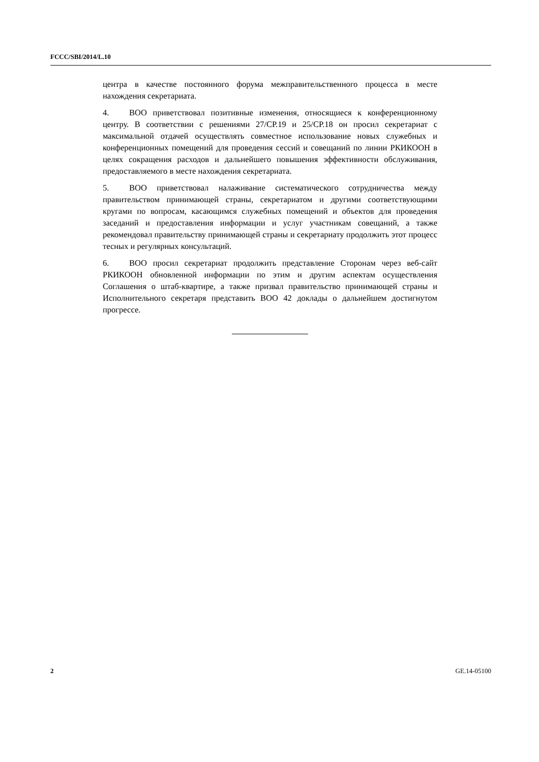FCCC/SBI/2014/L.10
центра в качестве постоянного форума межправительственного процесса в месте нахождения секретариата.
4. ВОО приветствовал позитивные изменения, относящиеся к конференционному центру. В соответствии с решениями 27/СР.19 и 25/СР.18 он просил секретариат с максимальной отдачей осуществлять совместное использование новых служебных и конференционных помещений для проведения сессий и совещаний по линии РКИКООН в целях сокращения расходов и дальнейшего повышения эффективности обслуживания, предоставляемого в месте нахождения секретариата.
5. ВОО приветствовал налаживание систематического сотрудничества между правительством принимающей страны, секретариатом и другими соответствующими кругами по вопросам, касающимся служебных помещений и объектов для проведения заседаний и предоставления информации и услуг участникам совещаний, а также рекомендовал правительству принимающей страны и секретариату продолжить этот процесс тесных и регулярных консультаций.
6. ВОО просил секретариат продолжить представление Сторонам через веб-сайт РКИКООН обновленной информации по этим и другим аспектам осуществления Соглашения о штаб-квартире, а также призвал правительство принимающей страны и Исполнительного секретаря представить ВОО 42 доклады о дальнейшем достигнутом прогрессе.
2 GE.14-05100